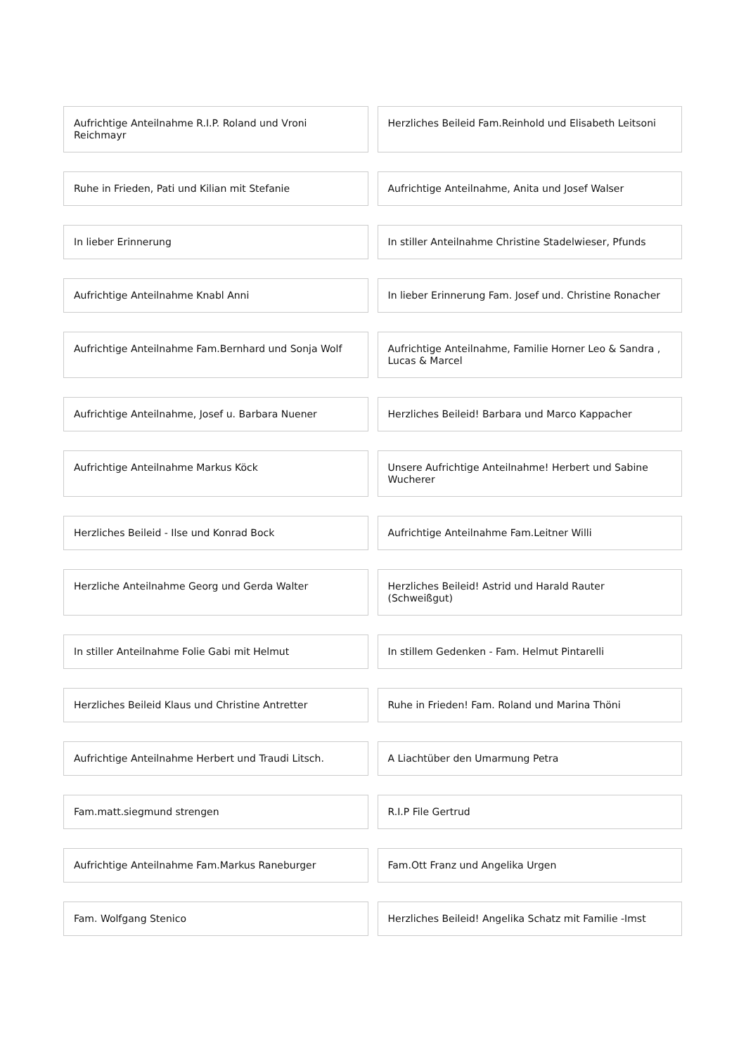Aufrichtige Anteilnahme R.I.P. Roland und Vroni Reichmayr
Herzliches Beileid Fam.Reinhold und Elisabeth Leitsoni
Ruhe in Frieden, Pati und Kilian mit Stefanie
Aufrichtige Anteilnahme, Anita und Josef Walser
In lieber Erinnerung In stiller Anteilnahme Christine Stadelwieser, Pfunds
Aufrichtige Anteilnahme Knabl Anni
In lieber Erinnerung Fam. Josef und. Christine Ronacher
Aufrichtige Anteilnahme Fam.Bernhard und Sonja Wolf
Aufrichtige Anteilnahme, Familie Horner Leo & Sandra , Lucas & Marcel
Aufrichtige Anteilnahme, Josef u. Barbara Nuener
Herzliches Beileid! Barbara und Marco Kappacher
Aufrichtige Anteilnahme Markus Köck
Unsere Aufrichtige Anteilnahme! Herbert und Sabine Wucherer
Herzliches Beileid - Ilse und Konrad Bock
Aufrichtige Anteilnahme Fam.Leitner Willi
Herzliche Anteilnahme Georg und Gerda Walter
Herzliches Beileid! Astrid und Harald Rauter (Schweißgut)
In stiller Anteilnahme Folie Gabi mit Helmut
In stillem Gedenken - Fam. Helmut Pintarelli
Herzliches Beileid Klaus und Christine Antretter
Ruhe in Frieden! Fam. Roland und Marina Thöni
Aufrichtige Anteilnahme Herbert und Traudi Litsch.
A Liachtüber den Umarmung Petra
Fam.matt.siegmund strengen R.I.P File Gertrud
Aufrichtige Anteilnahme Fam.Markus Raneburger
Fam.Ott Franz und Angelika Urgen
Fam. Wolfgang Stenico Herzliches Beileid! Angelika Schatz mit Familie -Imst